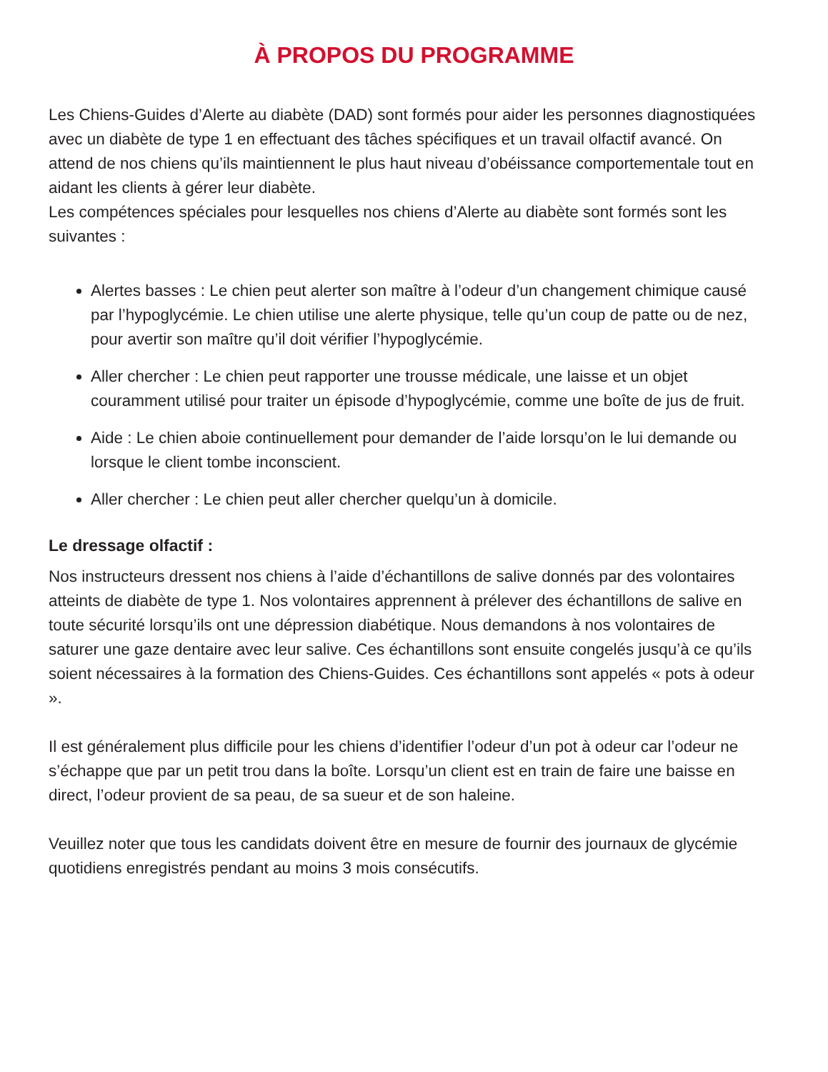À PROPOS DU PROGRAMME
Les Chiens-Guides d’Alerte au diabète (DAD) sont formés pour aider les personnes diagnostiquées avec un diabète de type 1 en effectuant des tâches spécifiques et un travail olfactif avancé. On attend de nos chiens qu’ils maintiennent le plus haut niveau d’obéissance comportementale tout en aidant les clients à gérer leur diabète.
Les compétences spéciales pour lesquelles nos chiens d’Alerte au diabète sont formés sont les suivantes :
Alertes basses : Le chien peut alerter son maître à l’odeur d’un changement chimique causé par l’hypoglycémie. Le chien utilise une alerte physique, telle qu’un coup de patte ou de nez, pour avertir son maître qu’il doit vérifier l’hypoglycémie.
Aller chercher : Le chien peut rapporter une trousse médicale, une laisse et un objet couramment utilisé pour traiter un épisode d’hypoglycémie, comme une boîte de jus de fruit.
Aide : Le chien aboie continuellement pour demander de l’aide lorsqu’on le lui demande ou lorsque le client tombe inconscient.
Aller chercher : Le chien peut aller chercher quelqu’un à domicile.
Le dressage olfactif :
Nos instructeurs dressent nos chiens à l’aide d’échantillons de salive donnés par des volontaires atteints de diabète de type 1. Nos volontaires apprennent à prélever des échantillons de salive en toute sécurité lorsqu’ils ont une dépression diabétique. Nous demandons à nos volontaires de saturer une gaze dentaire avec leur salive. Ces échantillons sont ensuite congelés jusqu’à ce qu’ils soient nécessaires à la formation des Chiens-Guides. Ces échantillons sont appelés « pots à odeur ».
Il est généralement plus difficile pour les chiens d’identifier l’odeur d’un pot à odeur car l’odeur ne s’échappe que par un petit trou dans la boîte. Lorsqu’un client est en train de faire une baisse en direct, l’odeur provient de sa peau, de sa sueur et de son haleine.
Veuillez noter que tous les candidats doivent être en mesure de fournir des journaux de glycémie quotidiens enregistrés pendant au moins 3 mois consécutifs.